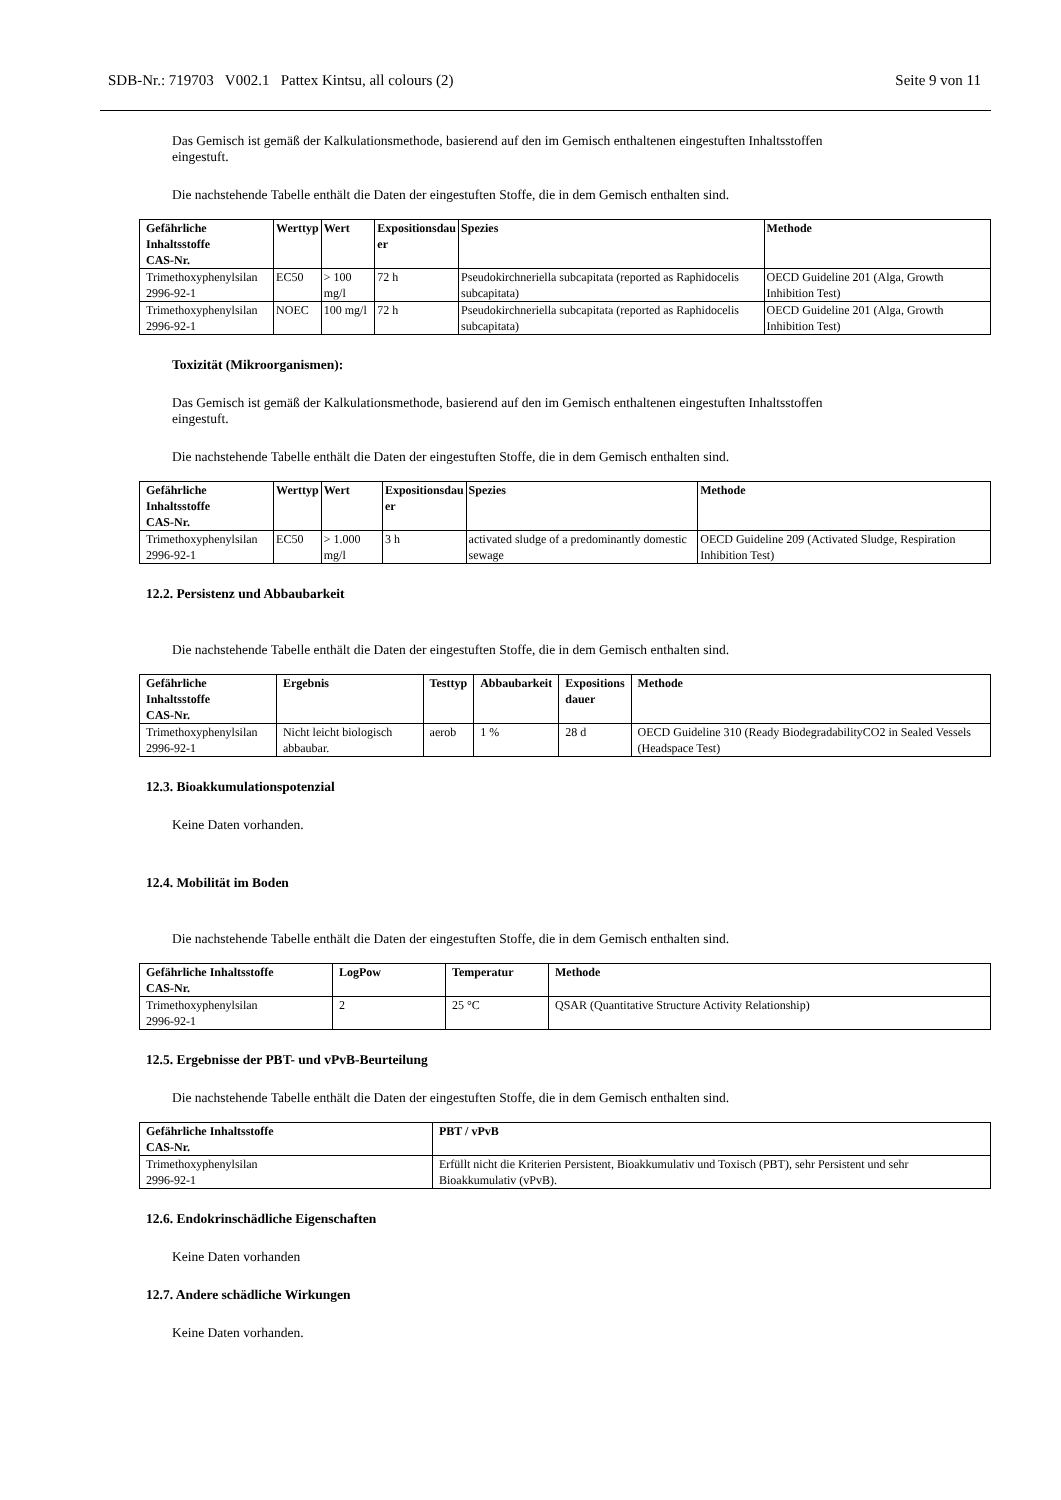SDB-Nr.: 719703 V002.1 Pattex Kintsu, all colours (2) Seite 9 von 11
Das Gemisch ist gemäß der Kalkulationsmethode, basierend auf den im Gemisch enthaltenen eingestuften Inhaltsstoffen eingestuft.
Die nachstehende Tabelle enthält die Daten der eingestuften Stoffe, die in dem Gemisch enthalten sind.
| Gefährliche Inhaltsstoffe CAS-Nr. | Werttyp | Wert | Expositionsdau er | Spezies | Methode |
| --- | --- | --- | --- | --- | --- |
| Trimethoxyphenylsilan 2996-92-1 | EC50 | > 100 mg/l | 72 h | Pseudokirchneriella subcapitata (reported as Raphidocelis subcapitata) | OECD Guideline 201 (Alga, Growth Inhibition Test) |
| Trimethoxyphenylsilan 2996-92-1 | NOEC | 100 mg/l | 72 h | Pseudokirchneriella subcapitata (reported as Raphidocelis subcapitata) | OECD Guideline 201 (Alga, Growth Inhibition Test) |
Toxizität (Mikroorganismen):
Das Gemisch ist gemäß der Kalkulationsmethode, basierend auf den im Gemisch enthaltenen eingestuften Inhaltsstoffen eingestuft.
Die nachstehende Tabelle enthält die Daten der eingestuften Stoffe, die in dem Gemisch enthalten sind.
| Gefährliche Inhaltsstoffe CAS-Nr. | Werttyp | Wert | Expositionsdau er | Spezies | Methode |
| --- | --- | --- | --- | --- | --- |
| Trimethoxyphenylsilan 2996-92-1 | EC50 | > 1.000 mg/l | 3 h | activated sludge of a predominantly domestic sewage | OECD Guideline 209 (Activated Sludge, Respiration Inhibition Test) |
12.2. Persistenz und Abbaubarkeit
Die nachstehende Tabelle enthält die Daten der eingestuften Stoffe, die in dem Gemisch enthalten sind.
| Gefährliche Inhaltsstoffe CAS-Nr. | Ergebnis | Testtyp | Abbaubarkeit | Expositions dauer | Methode |
| --- | --- | --- | --- | --- | --- |
| Trimethoxyphenylsilan 2996-92-1 | Nicht leicht biologisch abbaubar. | aerob | 1 % | 28 d | OECD Guideline 310 (Ready BiodegradabilityCO2 in Sealed Vessels (Headspace Test) |
12.3. Bioakkumulationspotenzial
Keine Daten vorhanden.
12.4. Mobilität im Boden
Die nachstehende Tabelle enthält die Daten der eingestuften Stoffe, die in dem Gemisch enthalten sind.
| Gefährliche Inhaltsstoffe CAS-Nr. | LogPow | Temperatur | Methode |
| --- | --- | --- | --- |
| Trimethoxyphenylsilan 2996-92-1 | 2 | 25 °C | QSAR (Quantitative Structure Activity Relationship) |
12.5. Ergebnisse der PBT- und vPvB-Beurteilung
Die nachstehende Tabelle enthält die Daten der eingestuften Stoffe, die in dem Gemisch enthalten sind.
| Gefährliche Inhaltsstoffe CAS-Nr. | PBT / vPvB |
| --- | --- |
| Trimethoxyphenylsilan 2996-92-1 | Erfüllt nicht die Kriterien Persistent, Bioakkumulativ und Toxisch (PBT), sehr Persistent und sehr Bioakkumulativ (vPvB). |
12.6. Endokrinschädliche Eigenschaften
Keine Daten vorhanden
12.7. Andere schädliche Wirkungen
Keine Daten vorhanden.